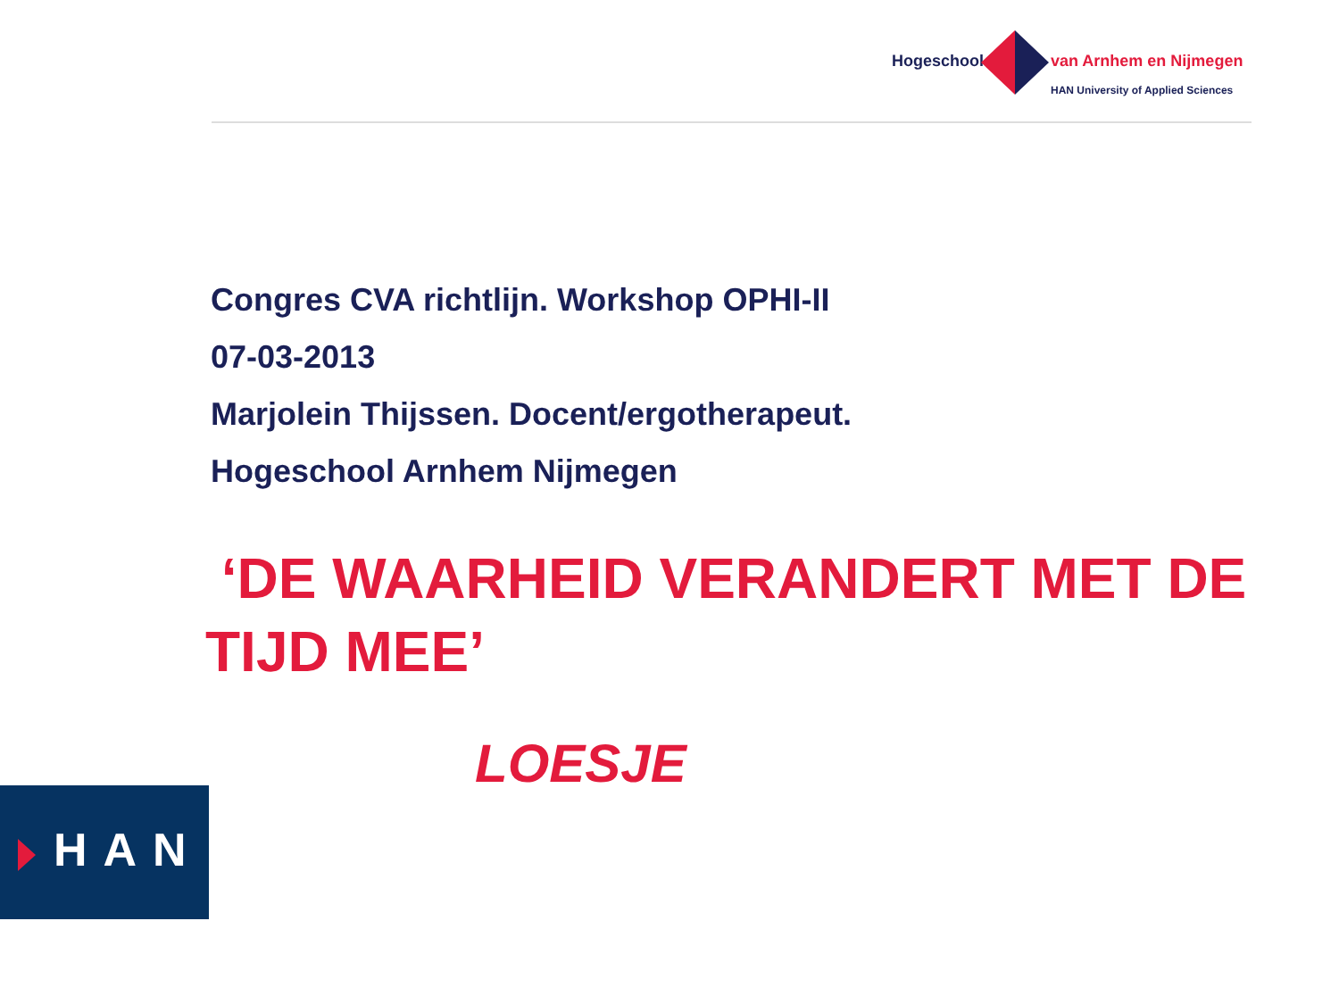Hogeschool van Arnhem en Nijmegen
HAN University of Applied Sciences
Congres CVA richtlijn. Workshop OPHI-II
07-03-2013
Marjolein Thijssen. Docent/ergotherapeut.
Hogeschool Arnhem Nijmegen
‘DE WAARHEID VERANDERT MET DE TIJD MEE’
LOESJE
HAN